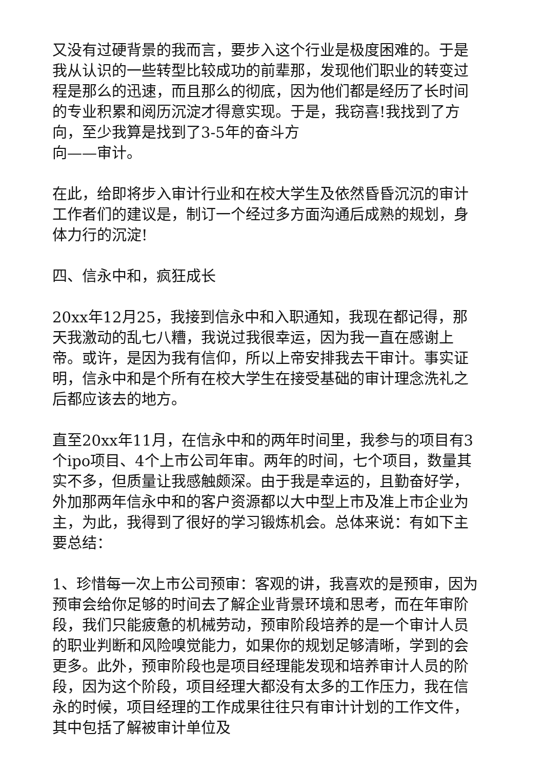又没有过硬背景的我而言，要步入这个行业是极度困难的。于是我从认识的一些转型比较成功的前辈那，发现他们职业的转变过程是那么的迅速，而且那么的彻底，因为他们都是经历了长时间的专业积累和阅历沉淀才得意实现。于是，我窃喜!我找到了方向，至少我算是找到了3-5年的奋斗方
向——审计。
在此，给即将步入审计行业和在校大学生及依然昏昏沉沉的审计工作者们的建议是，制订一个经过多方面沟通后成熟的规划，身体力行的沉淀!
四、信永中和，疯狂成长
20xx年12月25，我接到信永中和入职通知，我现在都记得，那天我激动的乱七八糟，我说过我很幸运，因为我一直在感谢上帝。或许，是因为我有信仰，所以上帝安排我去干审计。事实证明，信永中和是个所有在校大学生在接受基础的审计理念洗礼之后都应该去的地方。
直至20xx年11月，在信永中和的两年时间里，我参与的项目有3个ipo项目、4个上市公司年审。两年的时间，七个项目，数量其实不多，但质量让我感触颇深。由于我是幸运的，且勤奋好学，外加那两年信永中和的客户资源都以大中型上市及准上市企业为主，为此，我得到了很好的学习锻炼机会。总体来说：有如下主要总结：
1、珍惜每一次上市公司预审：客观的讲，我喜欢的是预审，因为预审会给你足够的时间去了解企业背景环境和思考，而在年审阶段，我们只能疲惫的机械劳动，预审阶段培养的是一个审计人员的职业判断和风险嗅觉能力，如果你的规划足够清晰，学到的会更多。此外，预审阶段也是项目经理能发现和培养审计人员的阶段，因为这个阶段，项目经理大都没有太多的工作压力，我在信永的时候，项目经理的工作成果往往只有审计计划的工作文件，其中包括了解被审计单位及